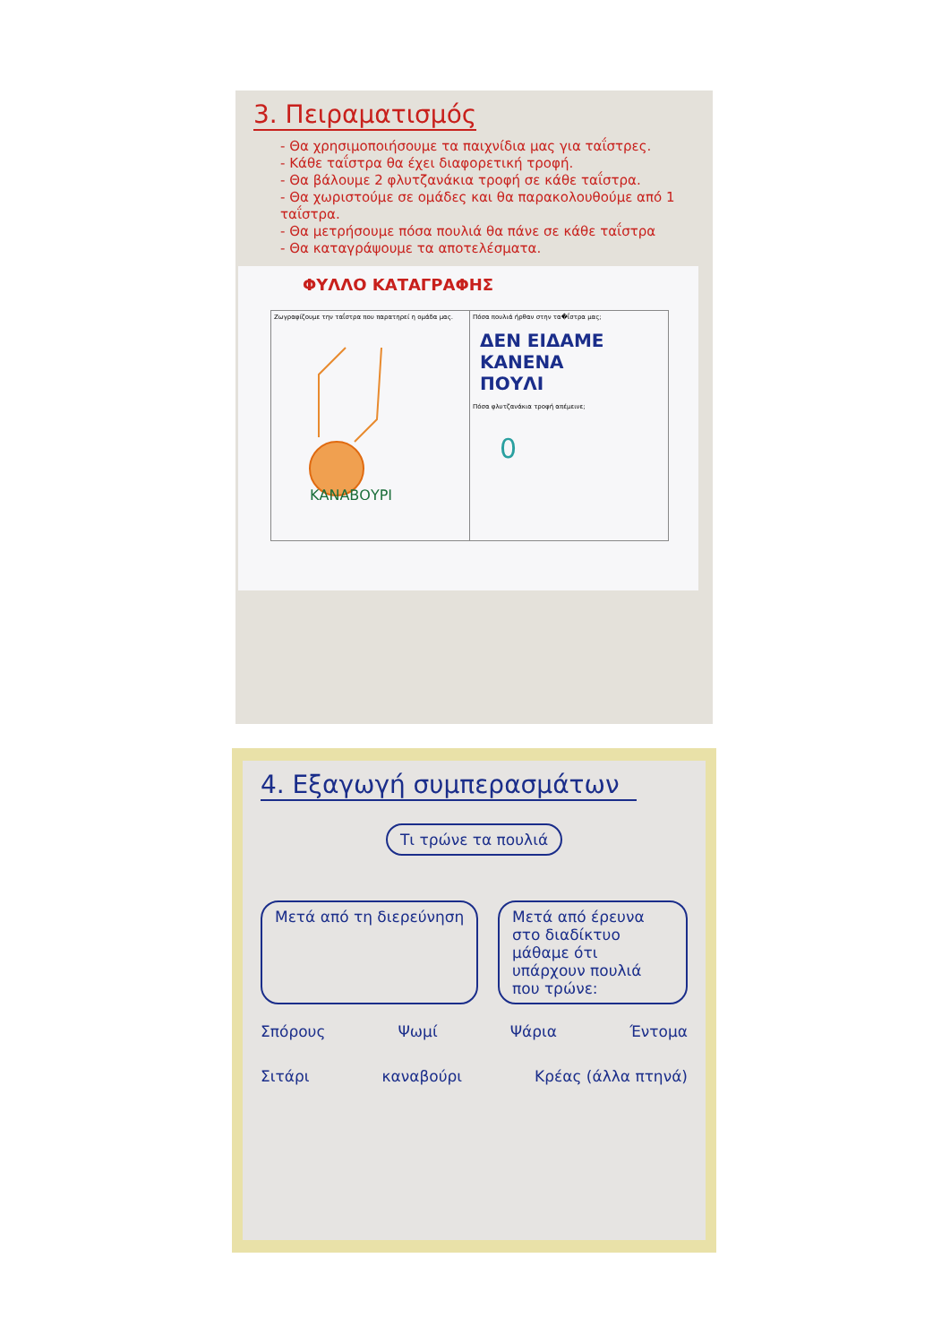3. Πειραματισμός
- Θα χρησιμοποιήσουμε τα παιχνίδια μας για ταΐστρες.
- Κάθε ταΐστρα θα έχει διαφορετική τροφή.
- Θα βάλουμε 2 φλυτζανάκια τροφή σε κάθε ταΐστρα.
- Θα χωριστούμε σε ομάδες και θα παρακολουθούμε από 1 ταΐστρα.
- Θα μετρήσουμε πόσα πουλιά θα πάνε σε κάθε ταΐστρα
- Θα καταγράψουμε τα αποτελέσματα.
ΦΥΛΛΟ ΚΑΤΑΓΡΑΦΗΣ
| Ζωγραφίζουμε την ταΐστρα που παρατηρεί η ομάδα μας. ΚΑΝΑΒΟΥΡΙ | Πόσα πουλιά ήρθαν στην τα�ΐστρα μας; ΔΕΝ ΕΙΔΑΜΕ ΚΑΝΕΝΑ ΠΟΥΛΙ Πόσα φλυτζανάκια τροφή απέμεινε; 0 |
4. Εξαγωγή συμπερασμάτων
Τι τρώνε τα πουλιά
Μετά από τη διερεύνηση Μετά από έρευνα στο διαδίκτυο μάθαμε ότι υπάρχουν πουλιά που τρώνε:
Σπόρους Ψωμί Ψάρια Έντομα
Σιτάρι καναβούρι Κρέας (άλλα πτηνά)